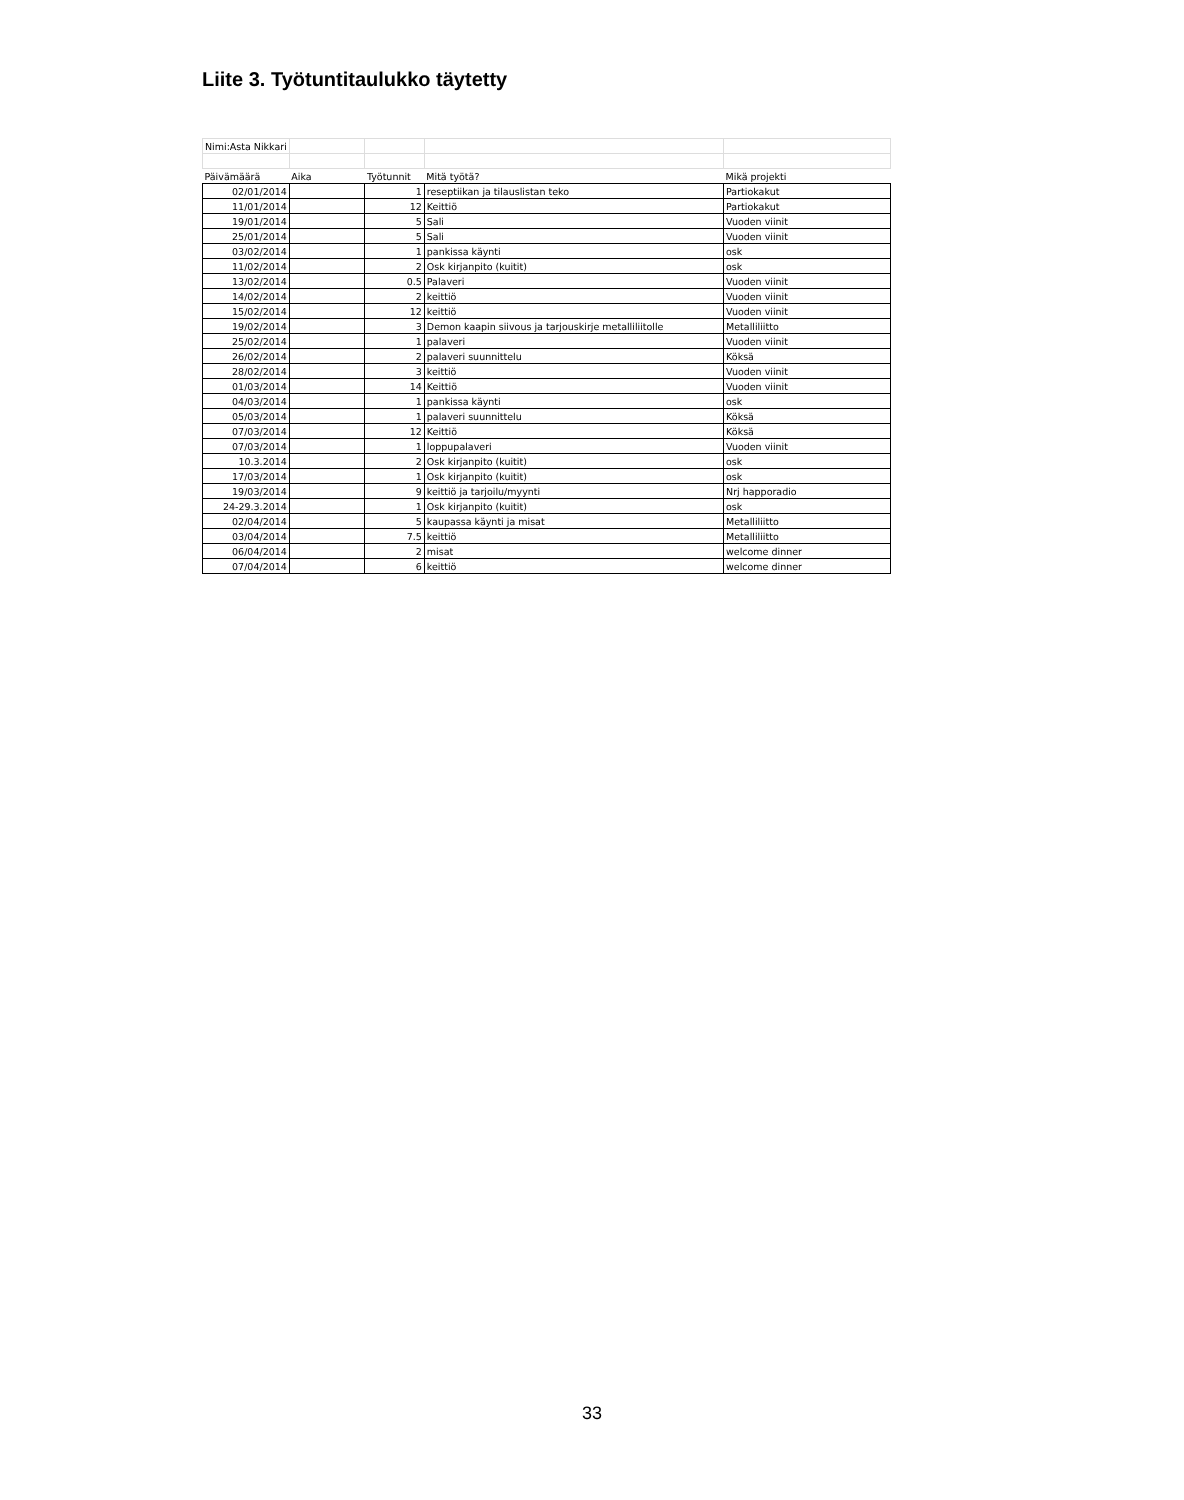Liite 3. Työtuntitaulukko täytetty
| Nimi:Asta Nikkari | | | | |
| Päivämäärä | Aika | Työtunnit | Mitä työtä? | Mikä projekti |
| 02/01/2014 | | 1 | reseptiikan ja tilauslistan teko | Partiokakut |
| 11/01/2014 | | 12 | Keittiö | Partiokakut |
| 19/01/2014 | | 5 | Sali | Vuoden viinit |
| 25/01/2014 | | 5 | Sali | Vuoden viinit |
| 03/02/2014 | | 1 | pankissa käynti | osk |
| 11/02/2014 | | 2 | Osk kirjanpito (kuitit) | osk |
| 13/02/2014 | | 0.5 | Palaveri | Vuoden viinit |
| 14/02/2014 | | 2 | keittiö | Vuoden viinit |
| 15/02/2014 | | 12 | keittiö | Vuoden viinit |
| 19/02/2014 | | 3 | Demon kaapin siivous ja tarjouskirje metalliliitolle | Metalliliitto |
| 25/02/2014 | | 1 | palaveri | Vuoden viinit |
| 26/02/2014 | | 2 | palaveri suunnittelu | Köksä |
| 28/02/2014 | | 3 | keittiö | Vuoden viinit |
| 01/03/2014 | | 14 | Keittiö | Vuoden viinit |
| 04/03/2014 | | 1 | pankissa käynti | osk |
| 05/03/2014 | | 1 | palaveri suunnittelu | Köksä |
| 07/03/2014 | | 12 | Keittiö | Köksä |
| 07/03/2014 | | 1 | loppupalaveri | Vuoden viinit |
| 10.3.2014 | | 2 | Osk kirjanpito (kuitit) | osk |
| 17/03/2014 | | 1 | Osk kirjanpito (kuitit) | osk |
| 19/03/2014 | | 9 | keittiö ja tarjoilu/myynti | Nrj happoradio |
| 24-29.3.2014 | | 1 | Osk kirjanpito (kuitit) | osk |
| 02/04/2014 | | 5 | kaupassa käynti ja misat | Metalliliitto |
| 03/04/2014 | | 7.5 | keittiö | Metalliliitto |
| 06/04/2014 | | 2 | misat | welcome dinner |
| 07/04/2014 | | 6 | keittiö | welcome dinner |
33